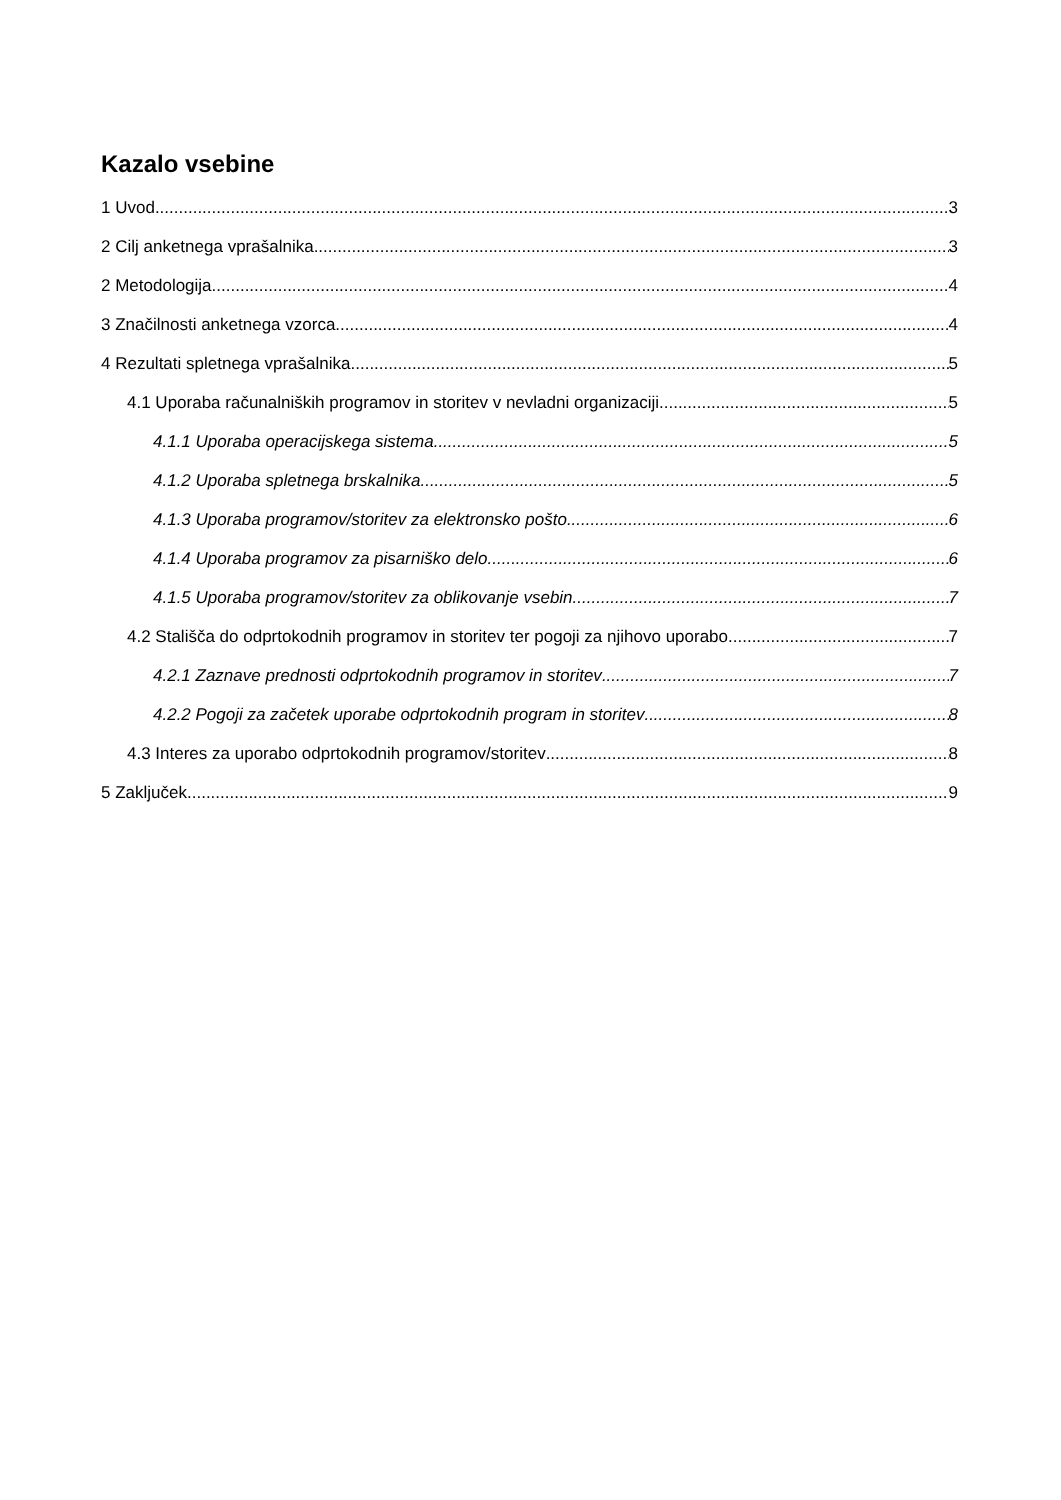Kazalo vsebine
1 Uvod 3
2 Cilj anketnega vprašalnika 3
2 Metodologija 4
3 Značilnosti anketnega vzorca 4
4 Rezultati spletnega vprašalnika 5
4.1 Uporaba računalniških programov in storitev v nevladni organizaciji 5
4.1.1 Uporaba operacijskega sistema 5
4.1.2 Uporaba spletnega brskalnika 5
4.1.3 Uporaba programov/storitev za elektronsko pošto 6
4.1.4 Uporaba programov za pisarniško delo 6
4.1.5 Uporaba programov/storitev za oblikovanje vsebin 7
4.2 Stališča do odprtokodnih programov in storitev ter pogoji za njihovo uporabo 7
4.2.1 Zaznave prednosti odprtokodnih programov in storitev 7
4.2.2 Pogoji za začetek uporabe odprtokodnih program in storitev 8
4.3 Interes za uporabo odprtokodnih programov/storitev 8
5 Zaključek 9